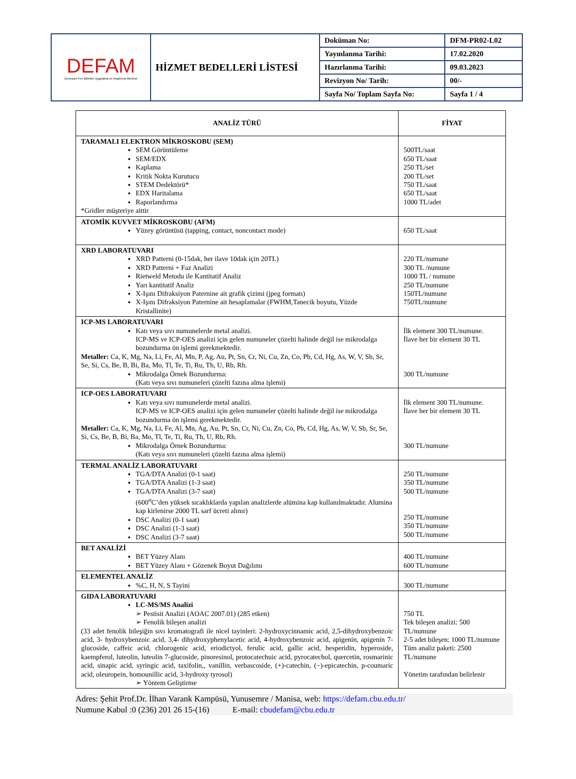| DEFAM Deneysel Fen Bilimleri Uygulama ve Araştırma Merkezi | HİZMET BEDELLERİ LİSTESİ | Doküman No: | DFM-PR02-L02 |
| | | Yayınlanma Tarihi: | 17.02.2020 |
| | | Hazırlanma Tarihi: | 09.03.2023 |
| | | Revizyon No/ Tarih: | 00/- |
| | | Sayfa No/ Toplam Sayfa No: | Sayfa 1 / 4 |
| ANALİZ TÜRÜ | FİYAT |
| --- | --- |
| TARAMALI ELEKTRON MİKROSKOBU (SEM) SEM Görüntüleme SEM/EDX Kaplama Kritik Nokta Kurutucu STEM Dedektörü* EDX Haritalama Raporlandırma *Gridler müşteriye aittir | 500TL/saat 650 TL/saat 250 TL/set 200 TL/set 750 TL/saat 650 TL/saat 1000 TL/adet |
| ATOMİK KUVVET MİKROSKOBU (AFM) Yüzey görüntüsü (tapping, contact, noncontact mode) | 650 TL/saat |
| XRD LABORATUVARI XRD Patterni (0-15dak, her ilave 10dak için 20TL) XRD Patterni + Faz Analizi Rietweld Metodu ile Kantitatif Analiz Yarı kantitatif Analiz X-Işını Difraksiyon Paternine ait grafik çizimi (jpeg formatı) X-Işını Difraksiyon Paternine ait hesaplamalar (FWHM,Tanecik boyutu, Yüzde Kristallinite) | 220 TL/numune 300 TL /numune 1000 TL / numune 250 TL/numune 150TL/numune 750TL/numune |
| ICP-MS LABORATUVARI Katı veya sıvı numunelerde metal analizi. ICP-MS ve ICP-OES analizi için gelen numuneler çözelti halinde değil ise mikrodalga bozundurma ön işlemi gerekmektedir. Metaller: Ca, K, Mg, Na, Li, Fe, Al, Mn, P, Ag, Au, Pt, Sn, Cr, Ni, Cu, Zn, Co, Pb, Cd, Hg, As, W, V, Sb, Sr, Se, Si, Cs, Be, B, Bi, Ba, Mo, Tl, Te, Ti, Ru, Th, U, Rb, Rh. Mikrodalga Örnek Bozundurma: (Katı veya sıvı numuneleri çözelti fazına alma işlemi) | İlk element 300 TL/numune. İlave her bir element 30 TL 300 TL/numune |
| ICP-OES LABORATUVARI Katı veya sıvı numunelerde metal analizi. ICP-MS ve ICP-OES analizi için gelen numuneler çözelti halinde değil ise mikrodalga bozundurma ön işlemi gerekmektedir. Metaller: Ca, K, Mg, Na, Li, Fe, Al, Mn, Ag, Au, Pt, Sn, Cr, Ni, Cu, Zn, Co, Pb, Cd, Hg, As, W, V, Sb, Sr, Se, Si, Cs, Be, B, Bi, Ba, Mo, Tl, Te, Ti, Ru, Th, U, Rb, Rh. Mikrodalga Örnek Bozundurma: (Katı veya sıvı numuneleri çözelti fazına alma işlemi) | İlk element 300 TL/numune. İlave her bir element 30 TL 300 TL/numune |
| TERMAL ANALİZ LABORATUVARI TGA/DTA Analizi (0-1 saat) TGA/DTA Analizi (1-3 saat) TGA/DTA Analizi (3-7 saat) (600<sup>o</sup>C’den yüksek sıcaklıklarda yapılan analizlerde alümina kap kullanılmaktadır. Alumina kap kirlenirse 2000 TL sarf ücreti alınır) DSC Analizi (0-1 saat) DSC Analizi (1-3 saat) DSC Analizi (3-7 saat) | 250 TL/numune 350 TL/numune 500 TL/numune 250 TL/numune 350 TL/numune 500 TL/numune |
| BET ANALİZİ BET Yüzey Alanı BET Yüzey Alanı + Gözenek Boyut Dağılımı | 400 TL/numune 600 TL/numune |
| ELEMENTEL ANALİZ %C, H, N, S Tayini | 300 TL/numune |
| GIDA LABORATUVARI LC-MS/MS Analizi ➢ Pestisit Analizi (AOAC 2007.01) (285 etken) ➢ Fenolik bileşen analizi (33 adet fenolik bileşiğin sıvı kromatografi ile nicel tayinleri: 2-hydroxycinnamic acid, 2,5-dihydroxybenzoic acid, 3- hydroxybenzoic acid, 3,4- dihydroxyphenylacetic acid, 4-hydroxybenzoic acid, apigenin, apigenin 7- glucoside, caffeic acid, chlorogenic acid, eriodictyol, ferulic acid, gallic acid, hesperidin, hyperoside, kaempferol, luteolin, luteolin 7-glucoside, pinoresinol, protocatechuic acid, pyrocatechol, quercetin, rosmarinic acid, sinapic acid, syringic acid, taxifolin,, vanillin, verbascoside, (+)-catechin, (−)-epicatechin, p-coumaric acid, oleuropein, homounillic acid, 3-hydroxy tyrosol) ➢ Yöntem Geliştirme | 750 TL Tek bileşen analizi: 500 TL/numune 2-5 adet bileşen: 1000 TL/numune Tüm analiz paketi: 2500 TL/numune Yönetim tarafından belirlenir |
Adres: Şehit Prof.Dr. İlhan Varank Kampüsü, Yunusemre / Manisa, web: https://defam.cbu.edu.tr/
Numune Kabul :0 (236) 201 26 15-(16) E-mail: cbudefam@cbu.edu.tr